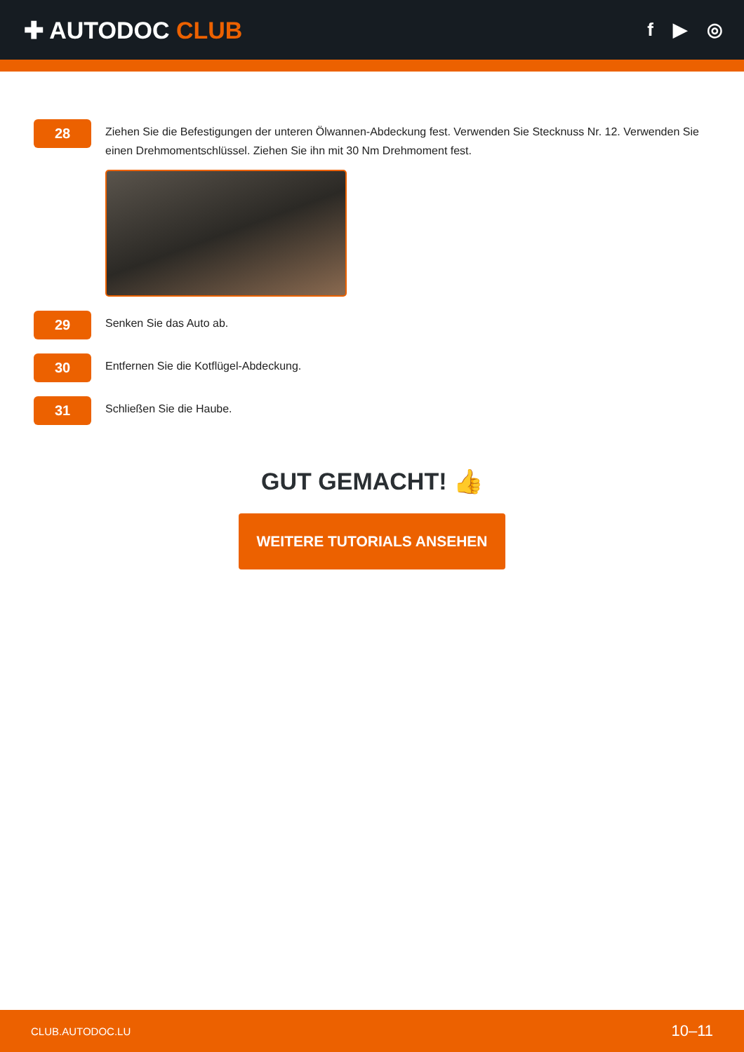✚ AUTODOC CLUB
f ▶ ◎
28
Ziehen Sie die Befestigungen der unteren Ölwannen-Abdeckung fest. Verwenden Sie Stecknuss Nr. 12. Verwenden Sie einen Drehmomentschlüssel. Ziehen Sie ihn mit 30 Nm Drehmoment fest.
29
Senken Sie das Auto ab.
30
Entfernen Sie die Kotflügel-Abdeckung.
31
Schließen Sie die Haube.
GUT GEMACHT! 👍
WEITERE TUTORIALS ANSEHEN
CLUB.AUTODOC.LU 10–11